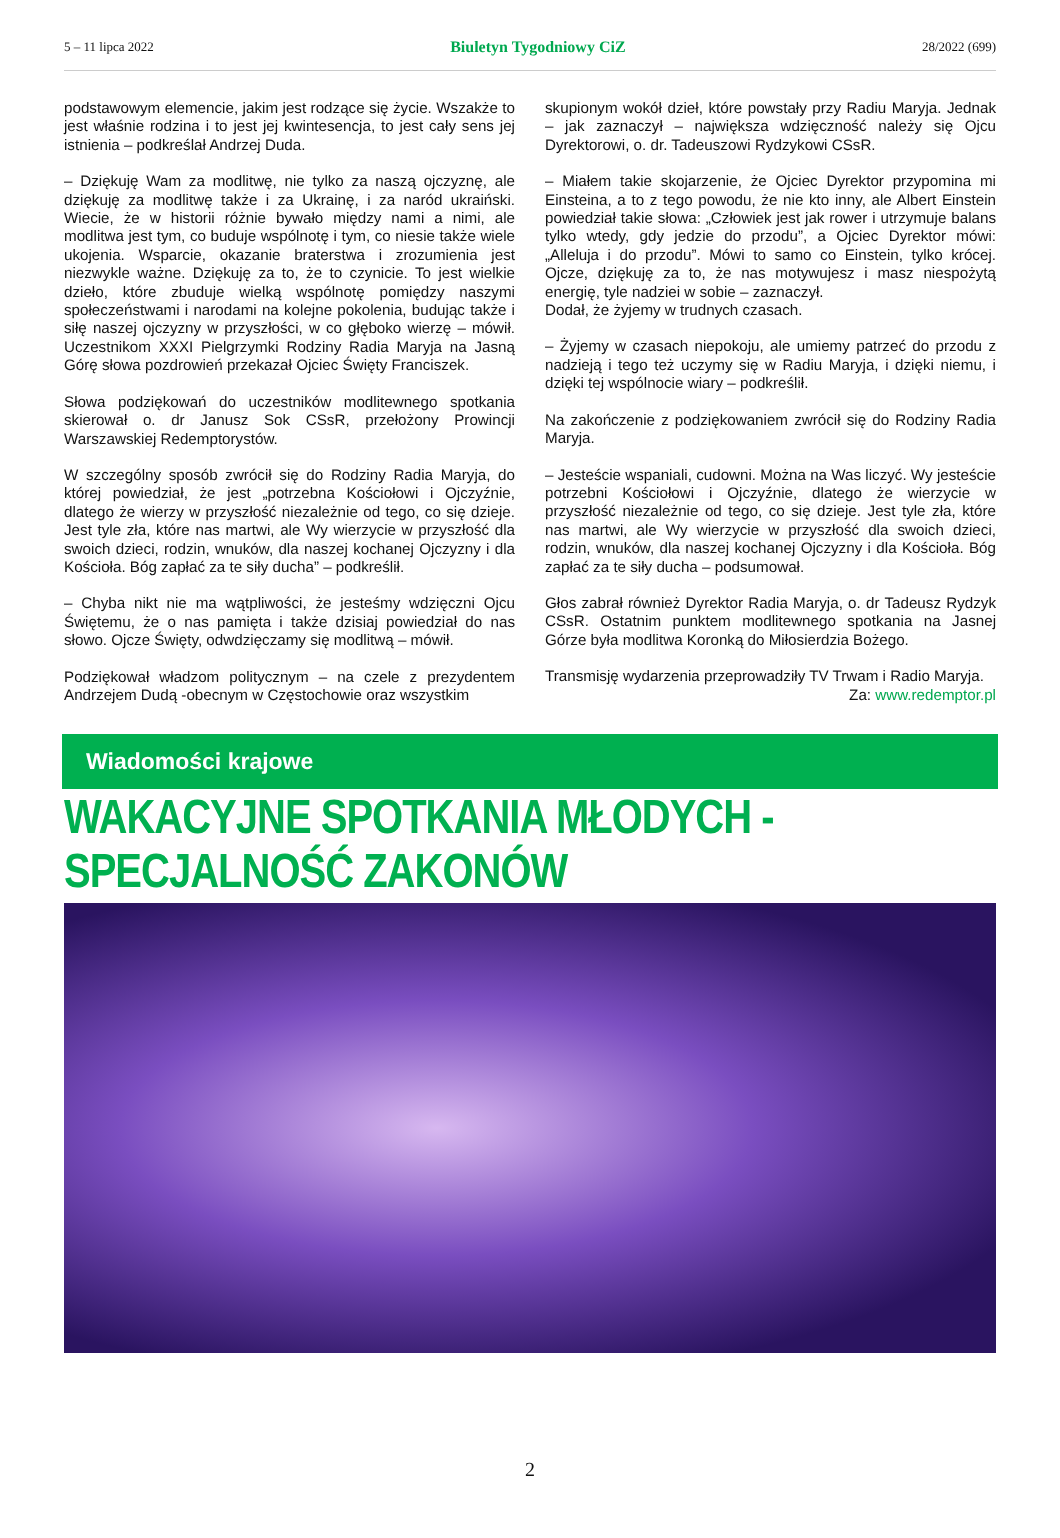5 – 11 lipca 2022 Biuletyn Tygodniowy CiZ 28/2022 (699)
podstawowym elemencie, jakim jest rodzące się życie. Wszakże to jest właśnie rodzina i to jest jej kwintesencja, to jest cały sens jej istnienia – podkreślał Andrzej Duda.
– Dziękuję Wam za modlitwę, nie tylko za naszą ojczyznę, ale dziękuję za modlitwę także i za Ukrainę, i za naród ukraiński. Wiecie, że w historii różnie bywało między nami a nimi, ale modlitwa jest tym, co buduje wspólnotę i tym, co niesie także wiele ukojenia. Wsparcie, okazanie braterstwa i zrozumienia jest niezwykle ważne. Dziękuję za to, że to czynicie. To jest wielkie dzieło, które zbuduje wielką wspólnotę pomiędzy naszymi społeczeństwami i narodami na kolejne pokolenia, budując także i siłę naszej ojczyzny w przyszłości, w co głęboko wierzę – mówił. Uczestnikom XXXI Pielgrzymki Rodziny Radia Maryja na Jasną Górę słowa pozdrowień przekazał Ojciec Święty Franciszek.
Słowa podziękowań do uczestników modlitewnego spotkania skierował o. dr Janusz Sok CSsR, przełożony Prowincji Warszawskiej Redemptorystów.
W szczególny sposób zwrócił się do Rodziny Radia Maryja, do której powiedział, że jest „potrzebna Kościołowi i Ojczyźnie, dlatego że wierzy w przyszłość niezależnie od tego, co się dzieje. Jest tyle zła, które nas martwi, ale Wy wierzycie w przyszłość dla swoich dzieci, rodzin, wnuków, dla naszej kochanej Ojczyzny i dla Kościoła. Bóg zapłać za te siły ducha” – podkreślił.
– Chyba nikt nie ma wątpliwości, że jesteśmy wdzięczni Ojcu Świętemu, że o nas pamięta i także dzisiaj powiedział do nas słowo. Ojcze Święty, odwdzięczamy się modlitwą – mówił.
Podziękował władzom politycznym – na czele z prezydentem Andrzejem Dudą -obecnym w Częstochowie oraz wszystkim
skupionym wokół dzieł, które powstały przy Radiu Maryja. Jednak – jak zaznaczył – największa wdzięczność należy się Ojcu Dyrektorowi, o. dr. Tadeuszowi Rydzykowi CSsR.
– Miałem takie skojarzenie, że Ojciec Dyrektor przypomina mi Einsteina, a to z tego powodu, że nie kto inny, ale Albert Einstein powiedział takie słowa: „Człowiek jest jak rower i utrzymuje balans tylko wtedy, gdy jedzie do przodu”, a Ojciec Dyrektor mówi: „Alleluja i do przodu”. Mówi to samo co Einstein, tylko krócej. Ojcze, dziękuję za to, że nas motywujesz i masz niespożytą energię, tyle nadziei w sobie – zaznaczył.
Dodał, że żyjemy w trudnych czasach.
– Żyjemy w czasach niepokoju, ale umiemy patrzeć do przodu z nadzieją i tego też uczymy się w Radiu Maryja, i dzięki niemu, i dzięki tej wspólnocie wiary – podkreślił.
Na zakończenie z podziękowaniem zwrócił się do Rodziny Radia Maryja.
– Jesteście wspaniali, cudowni. Można na Was liczyć. Wy jesteście potrzebni Kościołowi i Ojczyźnie, dlatego że wierzycie w przyszłość niezależnie od tego, co się dzieje. Jest tyle zła, które nas martwi, ale Wy wierzycie w przyszłość dla swoich dzieci, rodzin, wnuków, dla naszej kochanej Ojczyzny i dla Kościoła. Bóg zapłać za te siły ducha – podsumował.
Głos zabrał również Dyrektor Radia Maryja, o. dr Tadeusz Rydzyk CSsR. Ostatnim punktem modlitewnego spotkania na Jasnej Górze była modlitwa Koronką do Miłosierdzia Bożego.
Transmisję wydarzenia przeprowadziły TV Trwam i Radio Maryja. Za: www.redemptor.pl
Wiadomości krajowe
WAKACYJNE SPOTKANIA MŁODYCH - SPECJALNOŚĆ ZAKONÓW
2